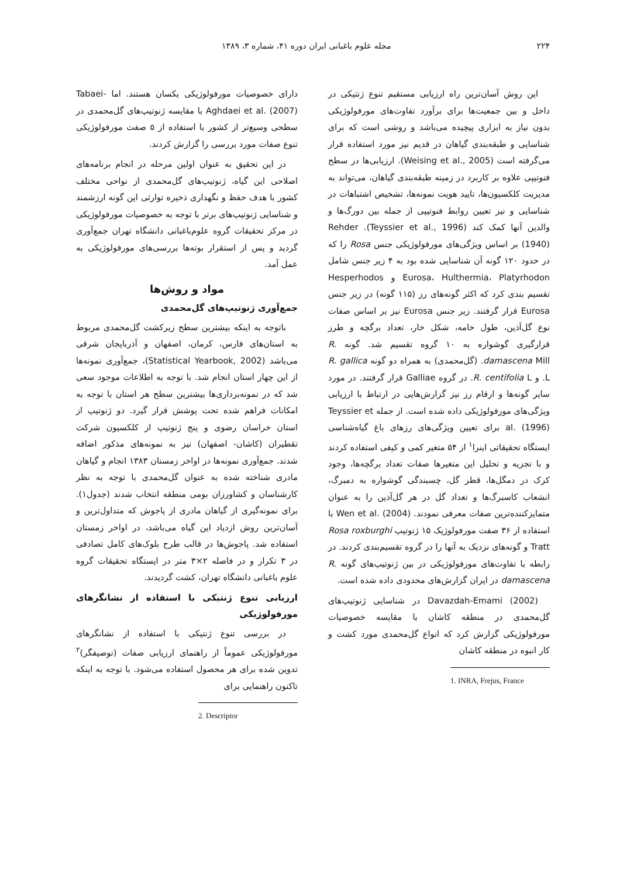۲۲۴ مجله علوم باغبانی ایران دوره ۴۱، شماره ۳، ۱۳۸۹
این روش آسان‌ترین راه ارزیابی مستقیم تنوع ژنتیکی در داخل و بین جمعیت‌ها برای برآورد تفاوت‌های مورفولوژیکی بدون نیاز به ابزاری پیچیده می‌باشد و روشی است که برای شناسایی و طبقه‌بندی گیاهان در قدیم نیز مورد استفاده قرار می‌گرفته است (Weising et al., 2005). ارزیابی‌ها در سطح فنوتیپی علاوه بر کاربرد در زمینه طبقه‌بندی گیاهان، می‌تواند به مدیریت کلکسیون‌ها، تایید هویت نمونه‌ها، تشخیص اشتباهات در شناسایی و نیز تعیین روابط فنوتیپی از جمله بین دورگ‌ها و والدین آنها کمک کند (Teyssier et al., 1996). Rehder (1940) بر اساس ویژگی‌های مورفولوژیکی جنس Rosa را که در حدود ۱۲۰ گونه آن شناسایی شده بود به ۴ زیر جنس شامل Eurosa، Hulthermia، Platyrhodon و Hesperhodos تقسیم بندی کرد که اکثر گونه‌های رز (۱۱۵ گونه) در زیر جنس Eurosa قرار گرفتند. زیر جنس Eurosa نیز بر اساس صفات نوع گل‌آذین، طول خامه، شکل خار، تعداد برگچه و طرز قرارگیری گوشواره به ۱۰ گروه تقسیم شد. گونه R. damascena Mill. (گل‌محمدی) به همراه دو گونه R. gallica L. و R. centifolia L. در گروه Galliae قرار گرفتند. در مورد سایر گونه‌ها و ارقام رز نیز گزارش‌هایی در ارتباط با ارزیابی ویژگی‌های مورفولوژیکی داده شده است. از جمله Teyssier et al. (1996) برای تعیین ویژگی‌های رزهای باغ گیاه‌شناسی ایستگاه تحقیقاتی اینرا<sup>۱</sup> از ۵۴ متغیر کمی و کیفی استفاده کردند و با تجزیه و تحلیل این متغیرها صفات تعداد برگچه‌ها، وجود کرک در دمگل‌ها، قطر گل، چسبندگی گوشواره به دمبرگ، انشعاب کاسبرگ‌ها و تعداد گل در هر گل‌آذین را به عنوان متمایزکننده‌ترین صفات معرفی نمودند. Wen et al. (2004) با استفاده از ۳۶ صفت مورفولوژیک ۱۵ ژنوتیپ Rosa roxburghi Tratt و گونه‌های نزدیک به آنها را در گروه تقسیم‌بندی کردند. در رابطه با تفاوت‌های مورفولوژیکی در بین ژنوتیپ‌های گونه R. damascena در ایران گزارش‌های محدودی داده شده است.
Davazdah-Emami (2002) در شناسایی ژنوتیپ‌های گل‌محمدی در منطقه کاشان با مقایسه خصوصیات مورفولوژیکی گزارش کرد که انواع گل‌محمدی مورد کشت و کار انبوه در منطقه کاشان
1. INRA, Frejus, France
دارای خصوصیات مورفولوژیکی یکسان هستند. اما Tabaei-Aghdaei et al. (2007) با مقایسه ژنوتیپ‌های گل‌محمدی در سطحی وسیع‌تر از کشور با استفاده از ۵ صفت مورفولوژیکی تنوع صفات مورد بررسی را گزارش کردند.
در این تحقیق به عنوان اولین مرحله در انجام برنامه‌های اصلاحی این گیاه، ژنوتیپ‌های گل‌محمدی از نواحی مختلف کشور با هدف حفظ و نگهداری ذخیره توارثی این گونه ارزشمند و شناسایی ژنوتیپ‌های برتر با توجه به خصوصیات مورفولوژیکی در مرکز تحقیقات گروه علوم‌باغبانی دانشگاه تهران جمع‌آوری گردید و پس از استقرار بوته‌ها بررسی‌های مورفولوژیکی به عمل آمد.
مواد و روش‌ها
جمع‌آوری ژنوتیپ‌های گل‌محمدی
باتوجه به اینکه بیشترین سطح زیرکشت گل‌محمدی مربوط به استان‌های فارس، کرمان، اصفهان و آذربایجان شرقی می‌باشد (Statistical Yearbook, 2002)، جمع‌آوری نمونه‌ها از این چهار استان انجام شد. با توجه به اطلاعات موجود سعی شد که در نمونه‌برداری‌ها بیشترین سطح هر استان با توجه به امکانات فراهم شده تحت پوشش قرار گیرد. دو ژنوتیپ از استان خراسان رضوی و پنج ژنوتیپ از کلکسیون شرکت تقطیران (کاشان- اصفهان) نیز به نمونه‌های مذکور اضافه شدند. جمع‌آوری نمونه‌ها در اواخر زمستان ۱۳۸۳ انجام و گیاهان مادری شناخته شده به عنوان گل‌محمدی با توجه به نظر کارشناسان و کشاورزان بومی منطقه انتخاب شدند (جدول۱). برای نمونه‌گیری از گیاهان مادری از پاجوش که متداول‌ترین و آسان‌ترین روش ازدیاد این گیاه می‌باشد، در اواخر زمستان استفاده شد. پاجوش‌ها در قالب طرح بلوک‌های کامل تصادفی در ۳ تکرار و در فاصله ۲×۳ متر در ایستگاه تحقیقات گروه علوم باغبانی دانشگاه تهران، کشت گردیدند.
ارزیابی تنوع ژنتیکی با استفاده از نشانگرهای مورفولوژیکی
در بررسی تنوع ژنتیکی با استفاده از نشانگرهای مورفولوژیکی عموماً از راهنمای ارزیابی صفات (توصیفگر)<sup>۲</sup> تدوین شده برای هر محصول استفاده می‌شود. با توجه به اینکه تاکنون راهنمایی برای
2. Descriptor